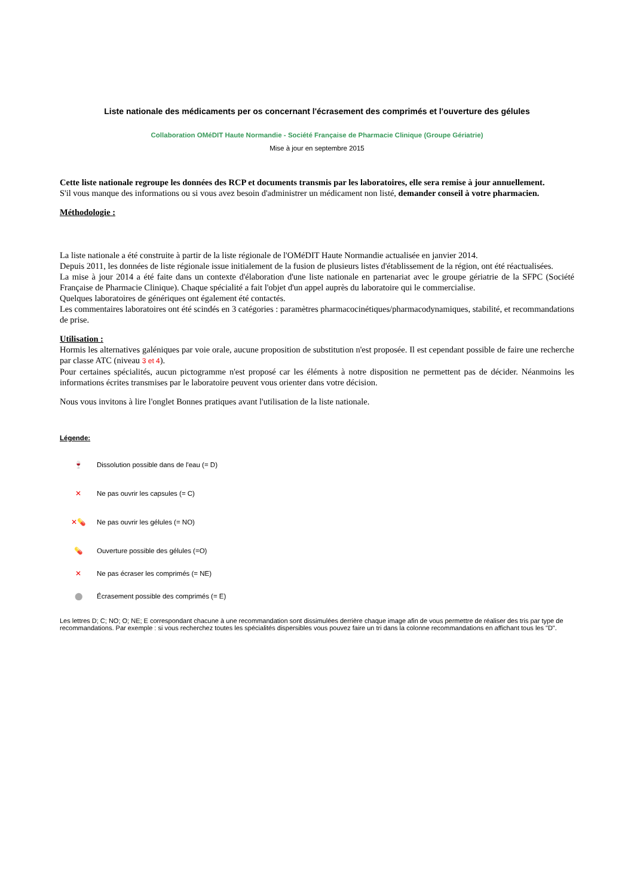Liste nationale des médicaments per os concernant l'écrasement des comprimés et l'ouverture des gélules
Collaboration OMéDIT Haute Normandie - Société Française de Pharmacie Clinique (Groupe Gériatrie)
Mise à jour en septembre 2015
Cette liste nationale regroupe les données des RCP et documents transmis par les laboratoires, elle sera remise à jour annuellement.
S'il vous manque des informations ou si vous avez besoin d'administrer un médicament non listé, demander conseil à votre pharmacien.
Méthodologie :
La liste nationale a été construite à partir de la liste régionale de l'OMéDIT Haute Normandie actualisée en janvier 2014.
Depuis 2011, les données de liste régionale issue initialement de la fusion de plusieurs listes d'établissement de la région, ont été réactualisées.
La mise à jour 2014 a été faite dans un contexte d'élaboration d'une liste nationale en partenariat avec le groupe gériatrie de la SFPC (Société Française de Pharmacie Clinique). Chaque spécialité a fait l'objet d'un appel auprès du laboratoire qui le commercialise.
Quelques laboratoires de génériques ont également été contactés.
Les commentaires laboratoires ont été scindés en 3 catégories : paramètres pharmacocinétiques/pharmacodynamiques, stabilité, et recommandations de prise.
Utilisation :
Hormis les alternatives galéniques par voie orale, aucune proposition de substitution n'est proposée. Il est cependant possible de faire une recherche par classe ATC (niveau 3 et 4).
Pour certaines spécialités, aucun pictogramme n'est proposé car les éléments à notre disposition ne permettent pas de décider. Néanmoins les informations écrites transmises par le laboratoire peuvent vous orienter dans votre décision.
Nous vous invitons à lire l'onglet Bonnes pratiques avant l'utilisation de la liste nationale.
Légende:
🍷
Dissolution possible dans de l'eau (= D)
✕
Ne pas ouvrir les capsules (= C)
✕💊
Ne pas ouvrir les gélules (= NO)
💊
Ouverture possible des gélules (=O)
✕
Ne pas écraser les comprimés (= NE)
⬤
Écrasement possible des comprimés (= E)
Les lettres D; C; NO; O; NE; E correspondant chacune à une recommandation sont dissimulées derrière chaque image afin de vous permettre de réaliser des tris par type de recommandations. Par exemple : si vous recherchez toutes les spécialités dispersibles vous pouvez faire un tri dans la colonne recommandations en affichant tous les "D".